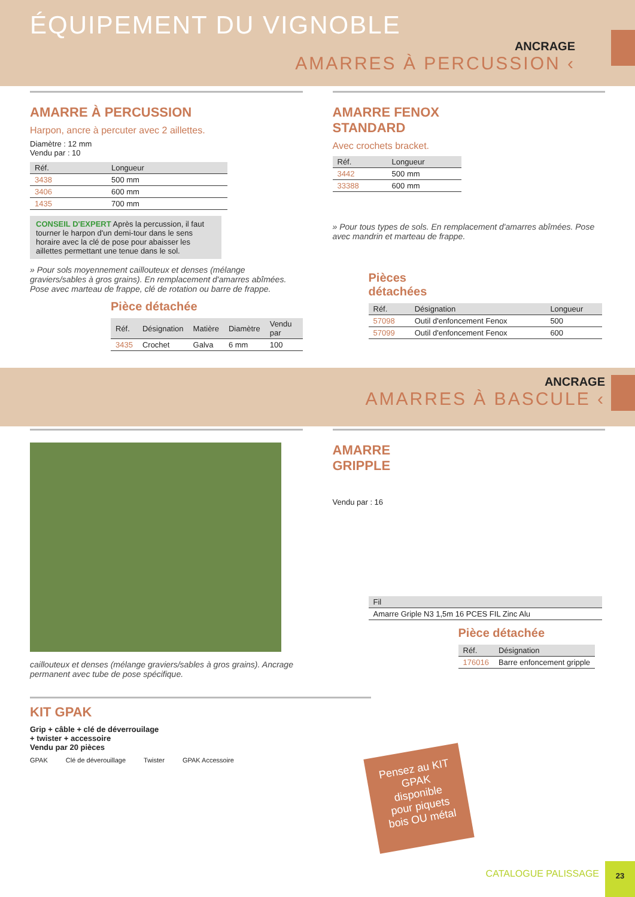ÉQUIPEMENT DU VIGNOBLE
ANCRAGE
AMARRES À PERCUSSION ‹
AMARRE À PERCUSSION
Harpon, ancre à percuter avec 2 aillettes.
Diamètre : 12 mm
Vendu par : 10
| Réf. | Longueur |
| --- | --- |
| 3438 | 500 mm |
| 3406 | 600 mm |
| 1435 | 700 mm |
CONSEIL D'EXPERT Après la percussion, il faut tourner le harpon d'un demi-tour dans le sens horaire avec la clé de pose pour abaisser les aillettes permettant une tenue dans le sol.
» Pour sols moyennement caillouteux et denses (mélange graviers/sables à gros grains). En remplacement d'amarres abîmées. Pose avec marteau de frappe, clé de rotation ou barre de frappe.
Pièce détachée
| Réf. | Désignation | Matière | Diamètre | Vendu par |
| --- | --- | --- | --- | --- |
| 3435 | Crochet | Galva | 6 mm | 100 |
AMARRE FENOX
STANDARD
Avec crochets bracket.
| Réf. | Longueur |
| --- | --- |
| 3442 | 500 mm |
| 33388 | 600 mm |
» Pour tous types de sols. En remplacement d'amarres abîmées. Pose avec mandrin et marteau de frappe.
Pièces
détachées
| Réf. | Désignation | Longueur |
| --- | --- | --- |
| 57098 | Outil d'enfoncement Fenox | 500 |
| 57099 | Outil d'enfoncement Fenox | 600 |
ANCRAGE
AMARRES À BASCULE ‹
caillouteux et denses (mélange graviers/sables à gros grains). Ancrage permanent avec tube de pose spécifique.
AMARRE
GRIPPLE
Vendu par : 16
| Fil |
| --- |
| Amarre Griple N3 1,5m 16 PCES FIL Zinc Alu |
Pièce détachée
| Réf. | Désignation |
| --- | --- |
| 176016 | Barre enfoncement gripple |
KIT GPAK
Grip + câble + clé de déverrouilage
+ twister + accessoire
Vendu par 20 pièces
GPAK Clé de déverouillage Twister GPAK Accessoire
Pensez au KIT GPAK disponible pour piquets bois OU métal
CATALOGUE PALISSAGE
23